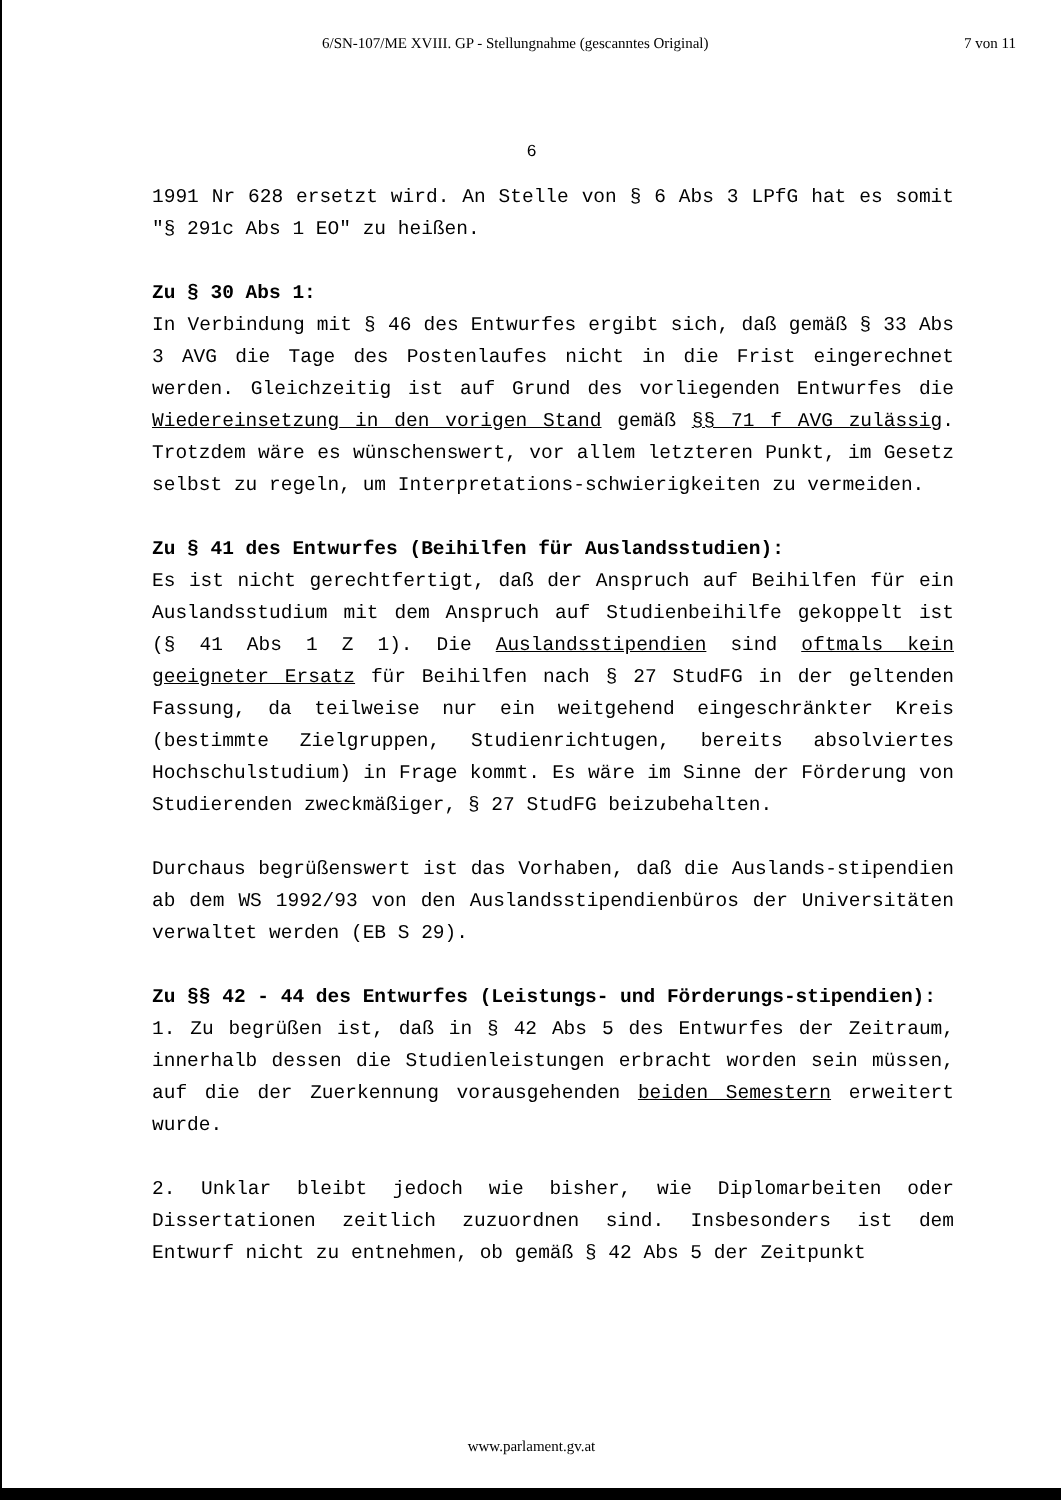6/SN-107/ME XVIII. GP - Stellungnahme (gescanntes Original) 7 von 11
6
1991 Nr 628 ersetzt wird. An Stelle von § 6 Abs 3 LPfG hat es somit "§ 291c Abs 1 EO" zu heißen.
Zu § 30 Abs 1:
In Verbindung mit § 46 des Entwurfes ergibt sich, daß gemäß § 33 Abs 3 AVG die Tage des Postenlaufes nicht in die Frist eingerechnet werden. Gleichzeitig ist auf Grund des vorliegenden Entwurfes die Wiedereinsetzung in den vorigen Stand gemäß §§ 71 f AVG zulässig. Trotzdem wäre es wünschenswert, vor allem letzteren Punkt, im Gesetz selbst zu regeln, um Interpretations-schwierigkeiten zu vermeiden.
Zu § 41 des Entwurfes (Beihilfen für Auslandsstudien):
Es ist nicht gerechtfertigt, daß der Anspruch auf Beihilfen für ein Auslandsstudium mit dem Anspruch auf Studienbeihilfe gekoppelt ist (§ 41 Abs 1 Z 1). Die Auslandsstipendien sind oftmals kein geeigneter Ersatz für Beihilfen nach § 27 StudFG in der geltenden Fassung, da teilweise nur ein weitgehend eingeschränkter Kreis (bestimmte Zielgruppen, Studienrichtugen, bereits absolviertes Hochschulstudium) in Frage kommt. Es wäre im Sinne der Förderung von Studierenden zweckmäßiger, § 27 StudFG beizubehalten.
Durchaus begrüßenswert ist das Vorhaben, daß die Auslands-stipendien ab dem WS 1992/93 von den Auslandsstipendienbüros der Universitäten verwaltet werden (EB S 29).
Zu §§ 42 - 44 des Entwurfes (Leistungs- und Förderungs-stipendien):
1. Zu begrüßen ist, daß in § 42 Abs 5 des Entwurfes der Zeitraum, innerhalb dessen die Studienleistungen erbracht worden sein müssen, auf die der Zuerkennung vorausgehenden beiden Semestern erweitert wurde.
2. Unklar bleibt jedoch wie bisher, wie Diplomarbeiten oder Dissertationen zeitlich zuzuordnen sind. Insbesonders ist dem Entwurf nicht zu entnehmen, ob gemäß § 42 Abs 5 der Zeitpunkt
www.parlament.gv.at